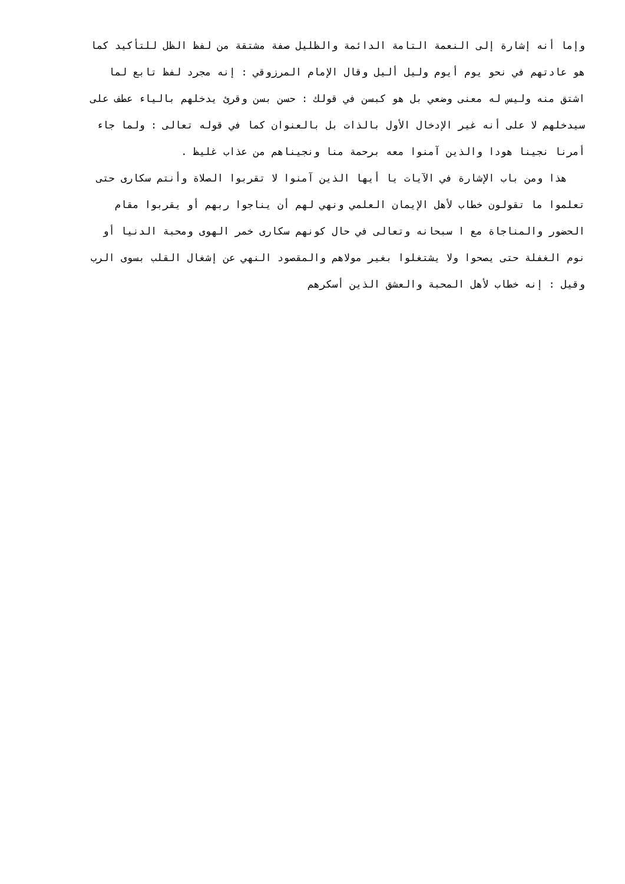وإما أنه إشارة إلى النعمة التامة الدائمة والظليل صفة مشتقة من لفظ الظل للتأكيد كما
هو عادتهم في نحو يوم أيوم وليل أليل وقال الإمام المرزوقي : إنه مجرد لفظ تابع لما
اشتق منه وليس له معنى وضعي بل هو كبسن في قولك : حسن بسن وقرئ يدخلهم بالياء عطف على
سيدخلهم لا على أنه غير الإدخال الأول بالذات بل بالعنوان كما في قوله تعالى : ولما جاء
أمرنا نجينا هودا والذين آمنوا معه برحمة منا ونجيناهم من عذاب غليظ .
هذا ومن باب الإشارة في الآيات يا أيها الذين آمنوا لا تقربوا الصلاة وأنتم سكارى حتى
تعلموا ما تقولون خطاب لأهل الإيمان العلمي ونهي لهم أن يناجوا ربهم أو يقربوا مقام
الحضور والمناجاة مع ا سبحانه وتعالى في حال كونهم سكارى خمر الهوى ومحبة الدنيا أو
نوم الغفلة حتى يصحوا ولا يشتغلوا بغير مولاهم والمقصود النهي عن إشغال القلب بسوى الرب
وقيل : إنه خطاب لأهل المحبة والعشق الذين أسكرهم